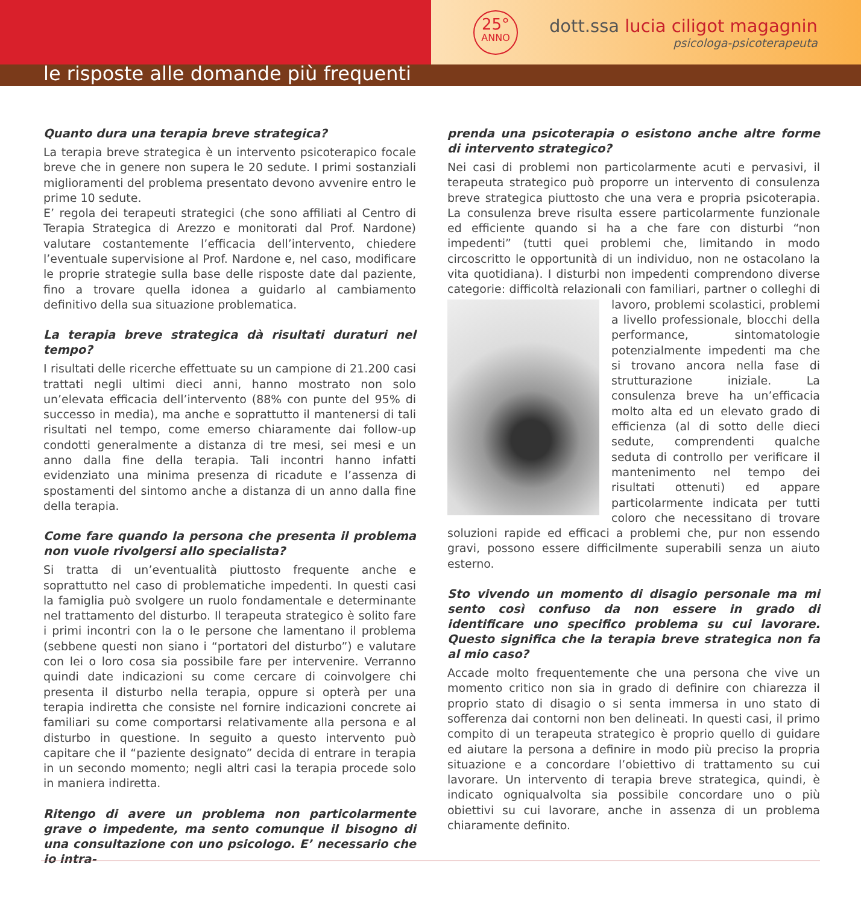25°
ANNO
dott.ssa lucia ciligot magagnin
psicologa-psicoterapeuta
le risposte alle domande più frequenti
Quanto dura una terapia breve strategica?
La terapia breve strategica è un intervento psicoterapico focale breve che in genere non supera le 20 sedute. I primi sostanziali miglioramenti del problema presentato devono avvenire entro le prime 10 sedute.
E’ regola dei terapeuti strategici (che sono affiliati al Centro di Terapia Strategica di Arezzo e monitorati dal Prof. Nardone) valutare costantemente l’efficacia dell’intervento, chiedere l’eventuale supervisione al Prof. Nardone e, nel caso, modificare le proprie strategie sulla base delle risposte date dal paziente, fino a trovare quella idonea a guidarlo al cambiamento definitivo della sua situazione problematica.
La terapia breve strategica dà risultati duraturi nel tempo?
I risultati delle ricerche effettuate su un campione di 21.200 casi trattati negli ultimi dieci anni, hanno mostrato non solo un’elevata efficacia dell’intervento (88% con punte del 95% di successo in media), ma anche e soprattutto il mantenersi di tali risultati nel tempo, come emerso chiaramente dai follow-up condotti generalmente a distanza di tre mesi, sei mesi e un anno dalla fine della terapia. Tali incontri hanno infatti evidenziato una minima presenza di ricadute e l’assenza di spostamenti del sintomo anche a distanza di un anno dalla fine della terapia.
Come fare quando la persona che presenta il problema non vuole rivolgersi allo specialista?
Si tratta di un’eventualità piuttosto frequente anche e soprattutto nel caso di problematiche impedenti. In questi casi la famiglia può svolgere un ruolo fondamentale e determinante nel trattamento del disturbo. Il terapeuta strategico è solito fare i primi incontri con la o le persone che lamentano il problema (sebbene questi non siano i “portatori del disturbo”) e valutare con lei o loro cosa sia possibile fare per intervenire. Verranno quindi date indicazioni su come cercare di coinvolgere chi presenta il disturbo nella terapia, oppure si opterà per una terapia indiretta che consiste nel fornire indicazioni concrete ai familiari su come comportarsi relativamente alla persona e al disturbo in questione. In seguito a questo intervento può capitare che il “paziente designato” decida di entrare in terapia in un secondo momento; negli altri casi la terapia procede solo in maniera indiretta.
Ritengo di avere un problema non particolarmente grave o impedente, ma sento comunque il bisogno di una consultazione con uno psicologo. E’ necessario che io intra-
prenda una psicoterapia o esistono anche altre forme di intervento strategico?
Nei casi di problemi non particolarmente acuti e pervasivi, il terapeuta strategico può proporre un intervento di consulenza breve strategica piuttosto che una vera e propria psicoterapia. La consulenza breve risulta essere particolarmente funzionale ed efficiente quando si ha a che fare con disturbi “non impedenti” (tutti quei problemi che, limitando in modo circoscritto le opportunità di un individuo, non ne ostacolano la vita quotidiana). I disturbi non impedenti comprendono diverse categorie: difficoltà relazionali con familiari, partner o colleghi di lavoro, problemi scolastici, problemi a livello professionale, blocchi della performance, sintomatologie potenzialmente impedenti ma che si trovano ancora nella fase di strutturazione iniziale. La consulenza breve ha un’efficacia molto alta ed un elevato grado di efficienza (al di sotto delle dieci sedute, comprendenti qualche seduta di controllo per verificare il mantenimento nel tempo dei risultati ottenuti) ed appare particolarmente indicata per tutti coloro che necessitano di trovare soluzioni rapide ed efficaci a problemi che, pur non essendo gravi, possono essere difficilmente superabili senza un aiuto esterno.
Sto vivendo un momento di disagio personale ma mi sento così confuso da non essere in grado di identificare uno specifico problema su cui lavorare. Questo significa che la terapia breve strategica non fa al mio caso?
Accade molto frequentemente che una persona che vive un momento critico non sia in grado di definire con chiarezza il proprio stato di disagio o si senta immersa in uno stato di sofferenza dai contorni non ben delineati. In questi casi, il primo compito di un terapeuta strategico è proprio quello di guidare ed aiutare la persona a definire in modo più preciso la propria situazione e a concordare l’obiettivo di trattamento su cui lavorare. Un intervento di terapia breve strategica, quindi, è indicato ogniqualvolta sia possibile concordare uno o più obiettivi su cui lavorare, anche in assenza di un problema chiaramente definito.